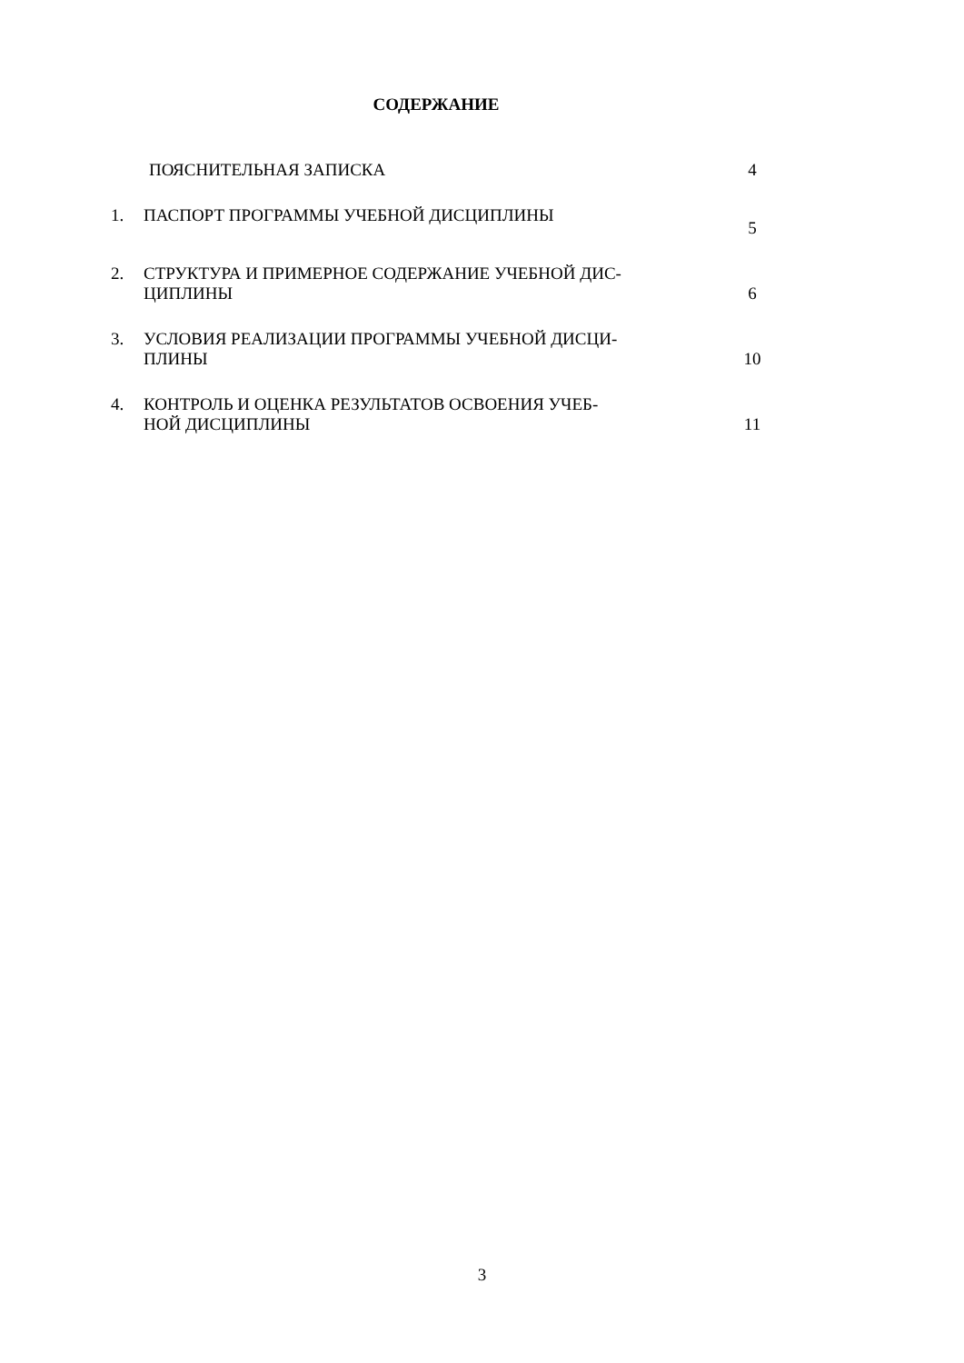СОДЕРЖАНИЕ
| | ПОЯСНИТЕЛЬНАЯ ЗАПИСКА | 4 |
| 1. | ПАСПОРТ ПРОГРАММЫ УЧЕБНОЙ ДИСЦИПЛИНЫ | 5 |
| 2. | СТРУКТУРА И ПРИМЕРНОЕ СОДЕРЖАНИЕ УЧЕБНОЙ ДИС- ЦИПЛИНЫ | 6 |
| 3. | УСЛОВИЯ РЕАЛИЗАЦИИ ПРОГРАММЫ УЧЕБНОЙ ДИСЦИ- ПЛИНЫ | 10 |
| 4. | КОНТРОЛЬ И ОЦЕНКА РЕЗУЛЬТАТОВ ОСВОЕНИЯ УЧЕБ- НОЙ ДИСЦИПЛИНЫ | 11 |
3